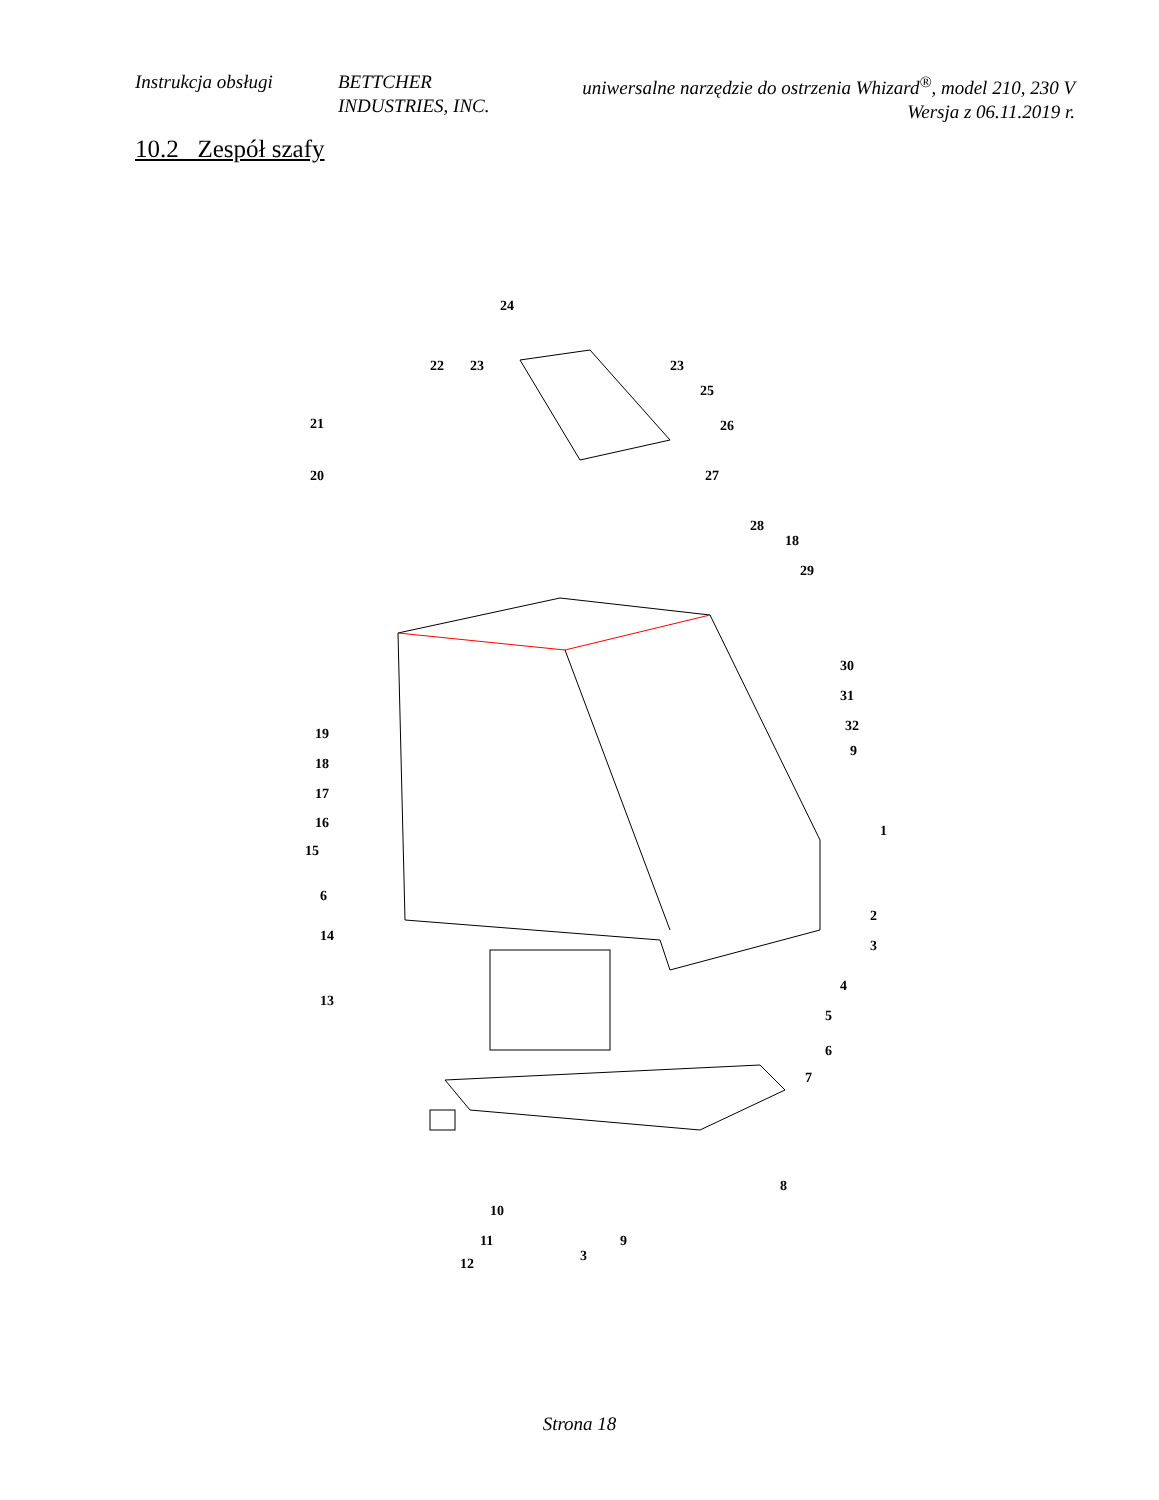Instrukcja obsługi
BETTCHER INDUSTRIES, INC.
uniwersalne narzędzie do ostrzenia Whizard<sup>®</sup>, model 210, 230 V
Wersja z 06.11.2019 r.
10.2 Zespół szafy
24
22
23
23
25
26
21
20
27
28
18
29
30
31
32
9
19
18
17
16
15
6
14
1
2
3
4
5
6
7
13
8
10
11
12
3
9
Strona 18